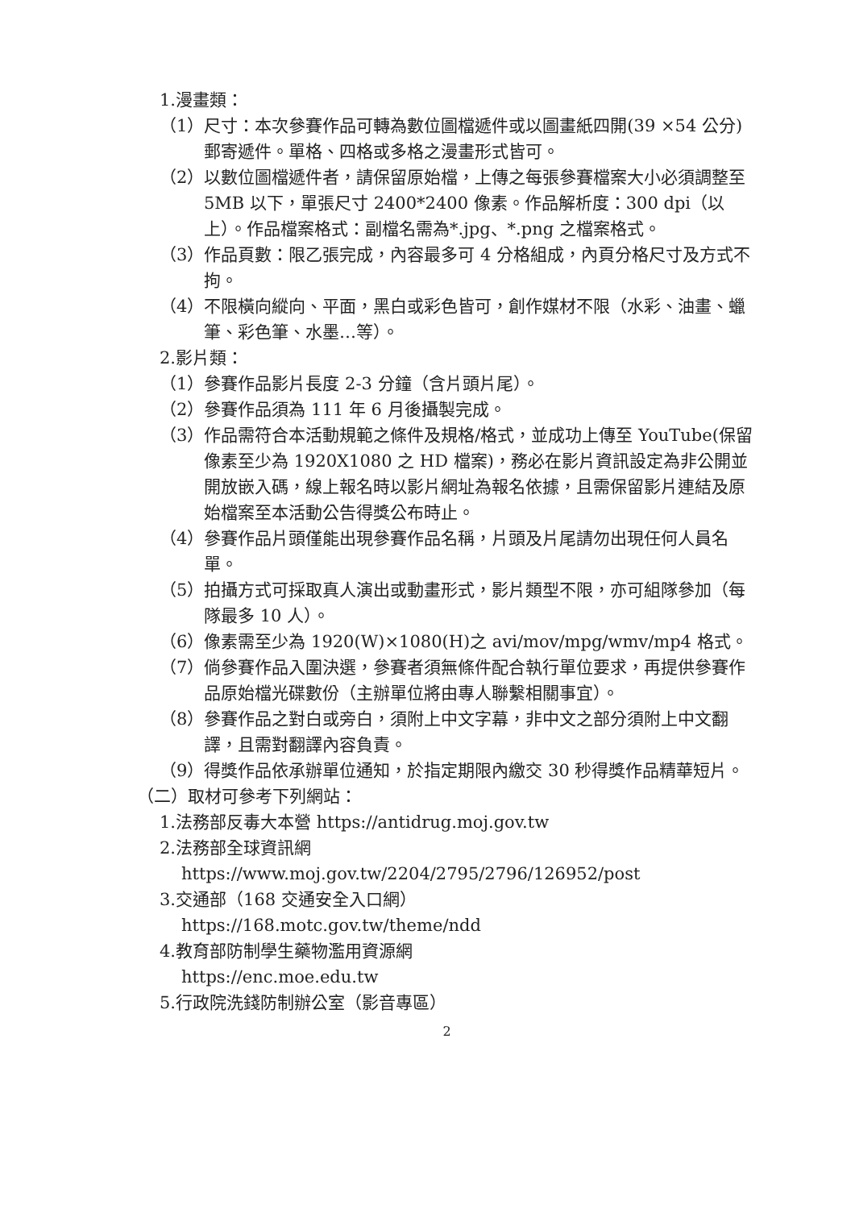1.漫畫類：
（1）尺寸：本次參賽作品可轉為數位圖檔遞件或以圖畫紙四開(39 ×54 公分)郵寄遞件。單格、四格或多格之漫畫形式皆可。
（2）以數位圖檔遞件者，請保留原始檔，上傳之每張參賽檔案大小必須調整至 5MB 以下，單張尺寸 2400*2400 像素。作品解析度：300 dpi（以上）。作品檔案格式：副檔名需為*.jpg、*.png 之檔案格式。
（3）作品頁數：限乙張完成，內容最多可 4 分格組成，內頁分格尺寸及方式不拘。
（4）不限橫向縱向、平面，黑白或彩色皆可，創作媒材不限（水彩、油畫、蠟筆、彩色筆、水墨…等）。
2.影片類：
（1）參賽作品影片長度 2-3 分鐘（含片頭片尾）。
（2）參賽作品須為 111 年 6 月後攝製完成。
（3）作品需符合本活動規範之條件及規格/格式，並成功上傳至 YouTube(保留像素至少為 1920X1080 之 HD 檔案)，務必在影片資訊設定為非公開並開放嵌入碼，線上報名時以影片網址為報名依據，且需保留影片連結及原始檔案至本活動公告得獎公布時止。
（4）參賽作品片頭僅能出現參賽作品名稱，片頭及片尾請勿出現任何人員名單。
（5）拍攝方式可採取真人演出或動畫形式，影片類型不限，亦可組隊參加（每隊最多 10 人）。
（6）像素需至少為 1920(W)×1080(H)之 avi/mov/mpg/wmv/mp4 格式。
（7）倘參賽作品入圍決選，參賽者須無條件配合執行單位要求，再提供參賽作品原始檔光碟數份（主辦單位將由專人聯繫相關事宜）。
（8）參賽作品之對白或旁白，須附上中文字幕，非中文之部分須附上中文翻譯，且需對翻譯內容負責。
（9）得獎作品依承辦單位通知，於指定期限內繳交 30 秒得獎作品精華短片。
（二）取材可參考下列網站：
1.法務部反毒大本營 https://antidrug.moj.gov.tw
2.法務部全球資訊網
https://www.moj.gov.tw/2204/2795/2796/126952/post
3.交通部（168 交通安全入口網）
https://168.motc.gov.tw/theme/ndd
4.教育部防制學生藥物濫用資源網
https://enc.moe.edu.tw
5.行政院洗錢防制辦公室（影音專區）
2